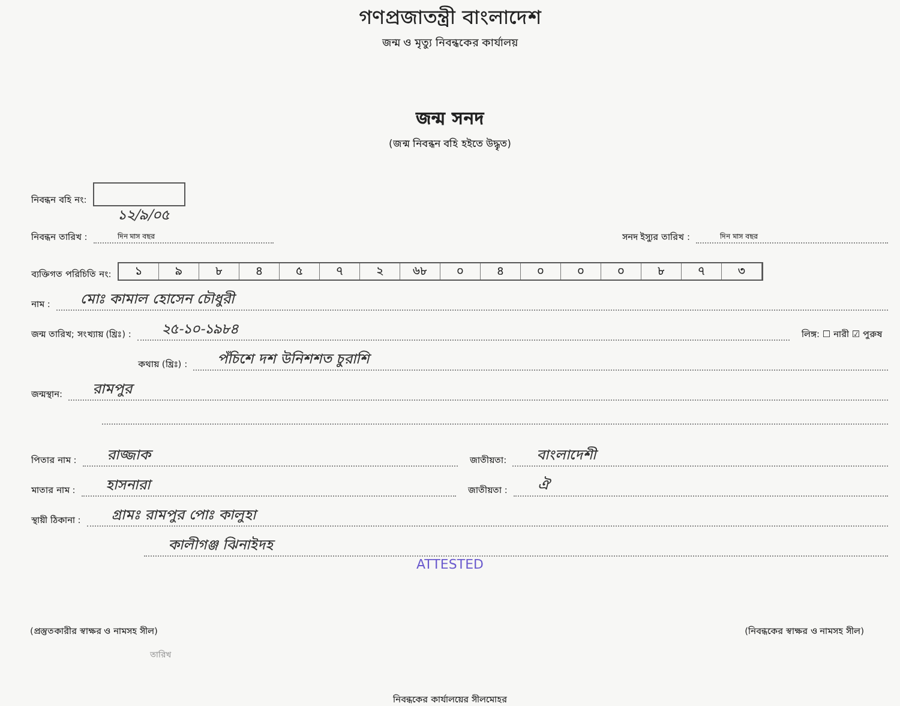গণপ্রজাতন্ত্রী বাংলাদেশ
জন্ম ও মৃত্যু নিবন্ধকের কার্যালয়
জন্ম সনদ
(জন্ম নিবন্ধন বহি হইতে উদ্ধৃত)
নিবন্ধন বহি নং:
নিবন্ধন তারিখ : ১২/৯/০৫
দিন মাস বছর সনদ ইস্যুর তারিখ : দিন মাস বছর
ব্যক্তিগত পরিচিতি নং:
১৯৮৪৫৭২ ৬৮ ০৪০০০৮৭৩
নাম : মোঃ কামাল হোসেন চৌধুরী
জন্ম তারিখ; সংখ্যায় (খ্রিঃ) : ২৫-১০-১৯৮৪ লিঙ্গ: ☐ নারী ☑ পুরুষ
কথায় (খ্রিঃ) : পঁচিশে দশ উনিশশত চুরাশি
জন্মস্থান: রামপুর
পিতার নাম : রাজ্জাক জাতীয়তা: বাংলাদেশী
মাতার নাম : হাসনারা জাতীয়তা : ঐ
স্থায়ী ঠিকানা : গ্রামঃ রামপুর পোঃ কালুহা
কালীগঞ্জ ঝিনাইদহ
ATTESTED
(প্রস্তুতকারীর স্বাক্ষর ও নামসহ সীল) (নিবন্ধকের স্বাক্ষর ও নামসহ সীল)
তারিখ
নিবন্ধকের কার্যালয়ের সীলমোহর